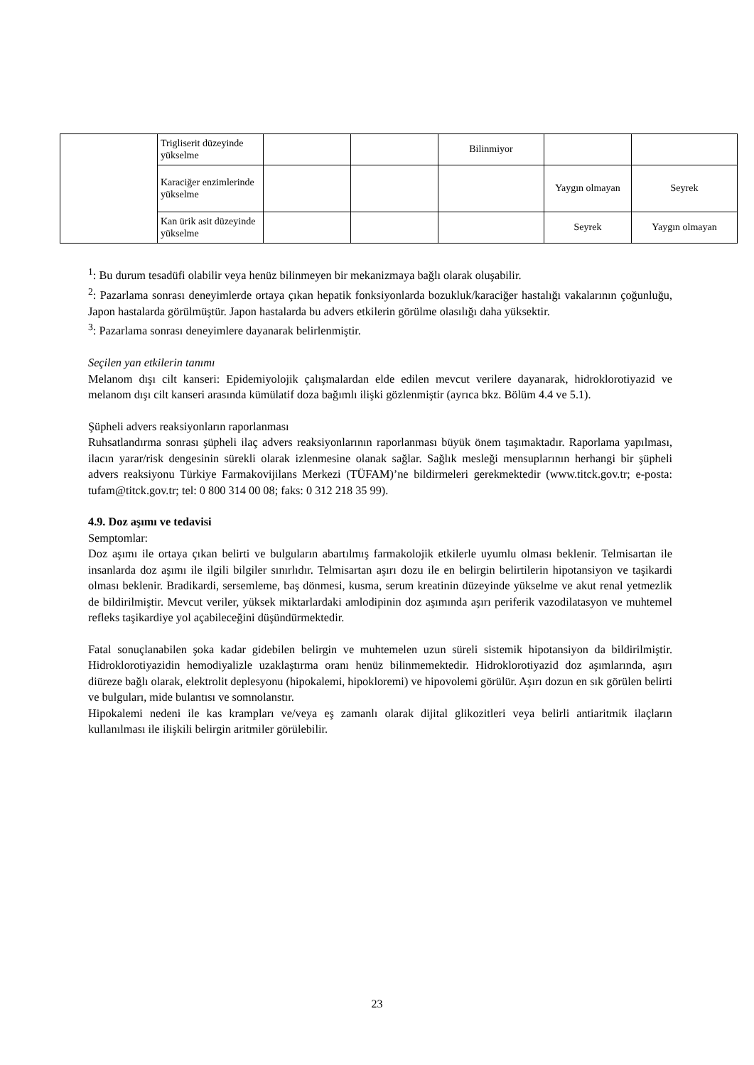| | Trigliserit düzeyinde yükselme | | | Bilinmiyor | | |
| | Karaciğer enzimlerinde yükselme | | | | Yaygın olmayan | Seyrek |
| | Kan ürik asit düzeyinde yükselme | | | | Seyrek | Yaygın olmayan |
<sup>1</sup>: Bu durum tesadüfi olabilir veya henüz bilinmeyen bir mekanizmaya bağlı olarak oluşabilir.
<sup>2</sup>: Pazarlama sonrası deneyimlerde ortaya çıkan hepatik fonksiyonlarda bozukluk/karaciğer hastalığı vakalarının çoğunluğu, Japon hastalarda görülmüştür. Japon hastalarda bu advers etkilerin görülme olasılığı daha yüksektir.
<sup>3</sup>: Pazarlama sonrası deneyimlere dayanarak belirlenmiştir.
Seçilen yan etkilerin tanımı
Melanom dışı cilt kanseri: Epidemiyolojik çalışmalardan elde edilen mevcut verilere dayanarak, hidroklorotiyazid ve melanom dışı cilt kanseri arasında kümülatif doza bağımlı ilişki gözlenmiştir (ayrıca bkz. Bölüm 4.4 ve 5.1).
Şüpheli advers reaksiyonların raporlanması
Ruhsatlandırma sonrası şüpheli ilaç advers reaksiyonlarının raporlanması büyük önem taşımaktadır. Raporlama yapılması, ilacın yarar/risk dengesinin sürekli olarak izlenmesine olanak sağlar. Sağlık mesleği mensuplarının herhangi bir şüpheli advers reaksiyonu Türkiye Farmakovijilans Merkezi (TÜFAM)’ne bildirmeleri gerekmektedir (www.titck.gov.tr; e-posta: tufam@titck.gov.tr; tel: 0 800 314 00 08; faks: 0 312 218 35 99).
4.9. Doz aşımı ve tedavisi
Semptomlar:
Doz aşımı ile ortaya çıkan belirti ve bulguların abartılmış farmakolojik etkilerle uyumlu olması beklenir. Telmisartan ile insanlarda doz aşımı ile ilgili bilgiler sınırlıdır. Telmisartan aşırı dozu ile en belirgin belirtilerin hipotansiyon ve taşikardi olması beklenir. Bradikardi, sersemleme, baş dönmesi, kusma, serum kreatinin düzeyinde yükselme ve akut renal yetmezlik de bildirilmiştir. Mevcut veriler, yüksek miktarlardaki amlodipinin doz aşımında aşırı periferik vazodilatasyon ve muhtemel refleks taşikardiye yol açabileceğini düşündürmektedir.
Fatal sonuçlanabilen şoka kadar gidebilen belirgin ve muhtemelen uzun süreli sistemik hipotansiyon da bildirilmiştir. Hidroklorotiyazidin hemodiyalizle uzaklaştırma oranı henüz bilinmemektedir. Hidroklorotiyazid doz aşımlarında, aşırı diüreze bağlı olarak, elektrolit deplesyonu (hipokalemi, hipokloremi) ve hipovolemi görülür. Aşırı dozun en sık görülen belirti ve bulguları, mide bulantısı ve somnolanstır.
Hipokalemi nedeni ile kas krampları ve/veya eş zamanlı olarak dijital glikozitleri veya belirli antiaritmik ilaçların kullanılması ile ilişkili belirgin aritmiler görülebilir.
23